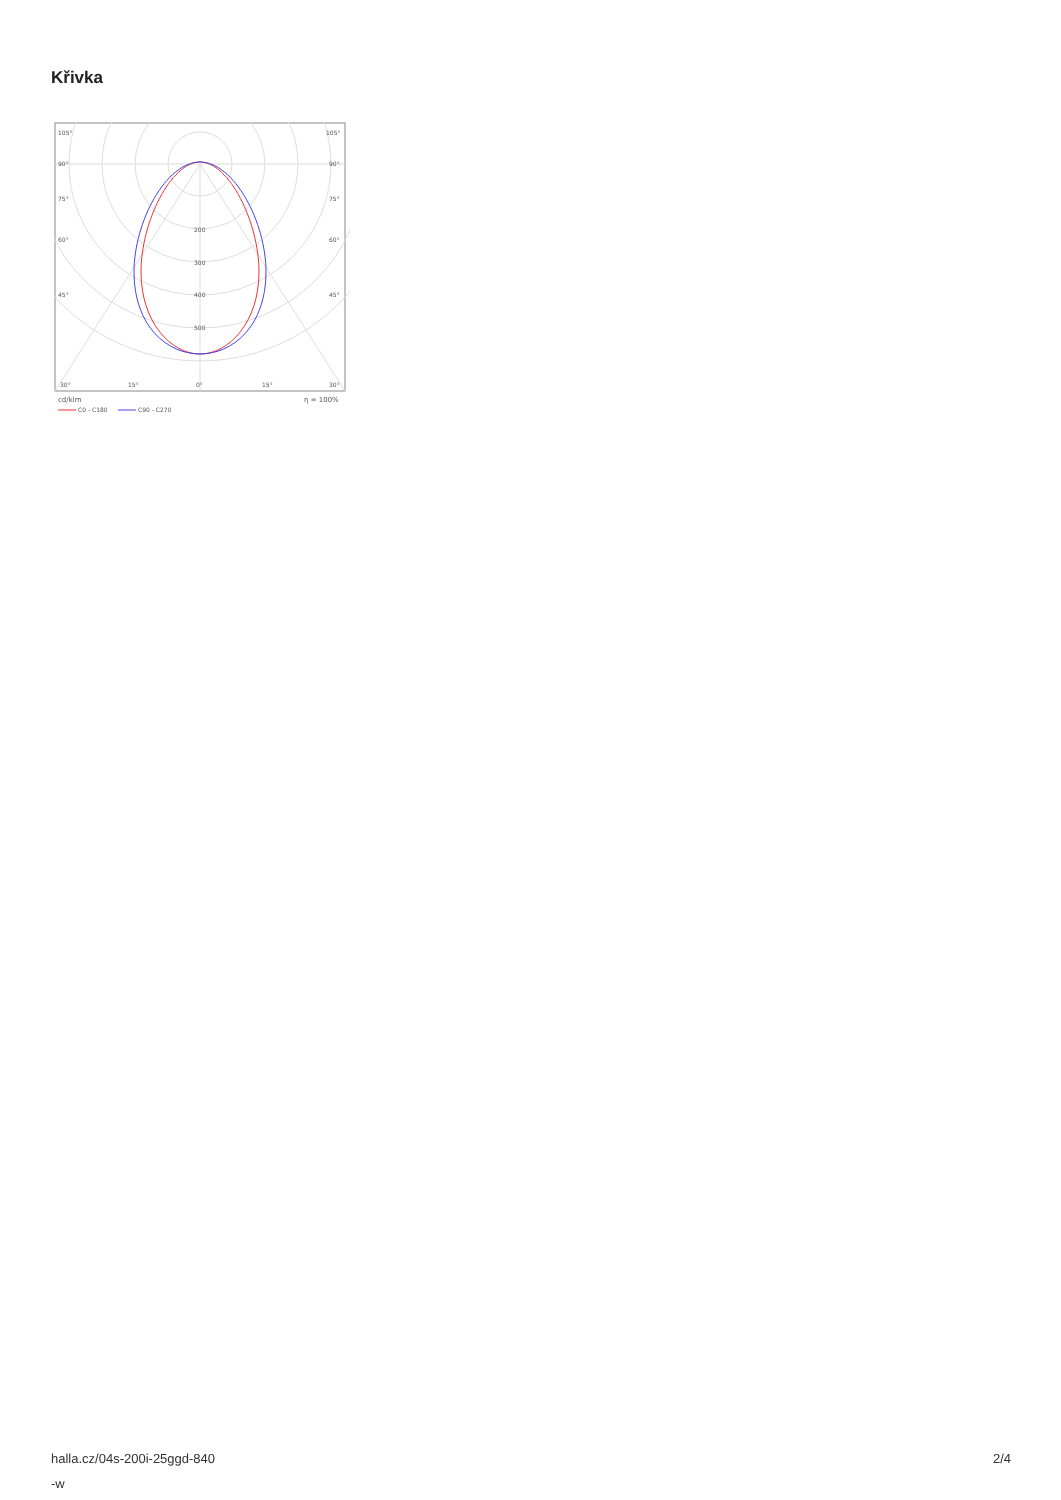Křivka
105°
105°
90°
90°
75°
75°
60°
60°
45°
45°
200
300
400
500
30°
15°
0°
15°
30°
cd/klm
η = 100%
C0 - C180
C90 - C270
halla.cz/04s-200i-25ggd-840
-w
2/4